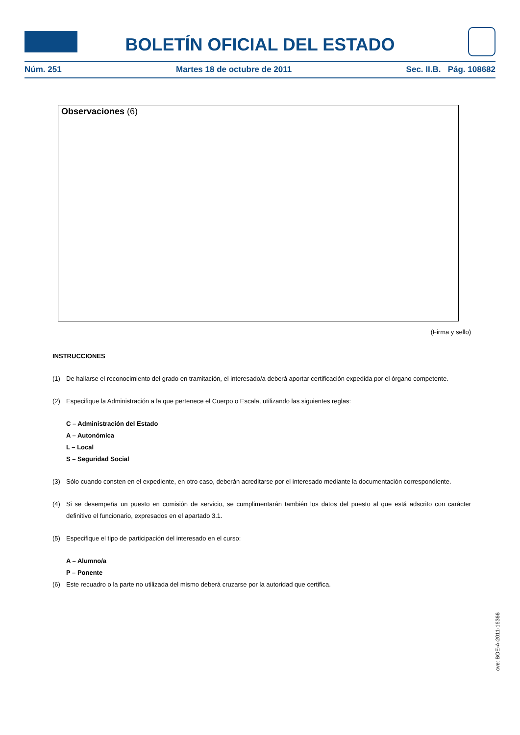BOLETÍN OFICIAL DEL ESTADO
Núm. 251 Martes 18 de octubre de 2011 Sec. II.B. Pág. 108682
Observaciones (6)
(Firma y sello)
INSTRUCCIONES
(1) De hallarse el reconocimiento del grado en tramitación, el interesado/a deberá aportar certificación expedida por el órgano competente.
(2) Especifique la Administración a la que pertenece el Cuerpo o Escala, utilizando las siguientes reglas:
C – Administración del Estado
A – Autonómica
L – Local
S – Seguridad Social
(3) Sólo cuando consten en el expediente, en otro caso, deberán acreditarse por el interesado mediante la documentación correspondiente.
(4) Si se desempeña un puesto en comisión de servicio, se cumplimentarán también los datos del puesto al que está adscrito con carácter definitivo el funcionario, expresados en el apartado 3.1.
(5) Especifique el tipo de participación del interesado en el curso:
A – Alumno/a
P – Ponente
(6) Este recuadro o la parte no utilizada del mismo deberá cruzarse por la autoridad que certifica.
cve: BOE-A-2011-16366